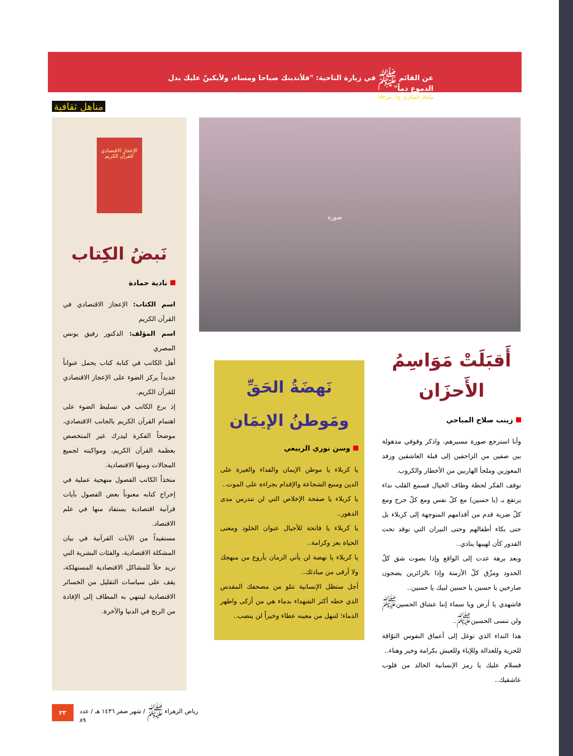عن القائم ﷺ في زيارة الناحية: "فلأندبنك صباحا ومساء، ولأبكينّ عليك بدل الدموع دماً"
مكيال المكارم: ج١، ص١٥٣.
مناهل ثقافية
صورة
الإعجاز الاقتصادي للقرآن الكريم
نَبضُ الكِتاب
نادية حمادة
اسم الكتاب: الإعجاز الاقتصادي في القرآن الكريم
اسم المؤلف: الدكتور رفيق يونس المصري
أهل الكاتب في كتابة كتاب يحمل عنواناً جديداً يركز الضوء على الإعجاز الاقتصادي للقرآن الكريم.
إذ برع الكاتب في تسليط الضوء على اهتمام القرآن الكريم بالجانب الاقتصادي، موضحاً الفكرة ليدرك غير المتخصص بعظمة القرآن الكريم، ومواكبته لجميع المجالات ومنها الاقتصادية.
متخذاً الكاتب الفصول منهجية عملية في إخراج كتابه معنوناً بعض الفصول بآيات قرآنية اقتصادية يستفاد منها في علم الاقتصاد.
مستفيداً من الآيات القرآنية في بيان المشكلة الاقتصادية، والفئات البشرية التي تريد حلاً للمشاكل الاقتصادية المستهلكة، يقف على سياسات التقليل من الخسائر الاقتصادية لينتهي به المطاف إلى الإفادة من الربح في الدنيا والآخرة.
نَهضَةُ الحَقِّ
ومَوطنُ الإيمَان
وسن نوري الربيعي
يا كربلاء يا موطن الإيمان والفداء والغيرة على الدين ومنبع الشجاعة والإقدام بجراءة على الموت..
يا كربلاء يا صفحة الإخلاص التي لن تندرس مدى الدهور..
يا كربلاء يا فاتحة للأجيال عنوان الخلود ومعنى الحياة بعز وكرامة..
يا كربلاء يا نهضة لن يأتي الزمان بأروع من منهجك ولا أرقى من مبادئك..
أجل ستظل الإنسانية تتلو من مصحفك المقدس الذي خطه أكثر الشهداء بدماء هي من أزكى واطهر الدماء؛ لتنهل من معينه عطاء وخيراً لن ينضب..
أَقبَلَتْ مَوَاسِمُ
الأَحزَان
زينب صلاح المياحي
وأنا استرجع صورة مسيرهم، واذكر وقوفي مذهولة بين صفين من الزاحفين إلى قبلة العاشقين ورفد المعوزين وملجأ الهاربين من الأخطار والكروب.
توقف الفكر لحظة وطاف الخيال فسمع القلب نداء يرتفع بـ (يا حسين) مع كلّ نفس ومع كلّ جرح ومع كلّ ضربة قدم من أقدامهم المتوجهة إلى كربلاء بل حتى بكاء أطفالهم وحتى النيران التي توقد تحت القدور كأن لهيبها ينادي..
وبعد برهة عدت إلى الواقع وإذا بصوت شق كلّ الحدود ومزّق كلّ الأزمنة وإذا بالزائرين يضجون صارخين يا حسين يا حسين لبيك يا حسين..
فاشهدي يا أرض ويا سماء إننا عشاق الحسين<sup>ﷺ</sup> ولن ننسى الحسين<sup>ﷺ</sup>..
هذا النداء الذي توغل إلى أعماق النفوس التوّاقة للحرية وللعدالة وللإباء وللعيش بكرامة وخير وهناء..
فسلام عليك يا رمز الإنسانية الخالد من قلوب عاشقيك..
٢٣ رياض الزهراء ﷺ / شهر صفر ١٤٣٦ هـ / عدد ٨٩